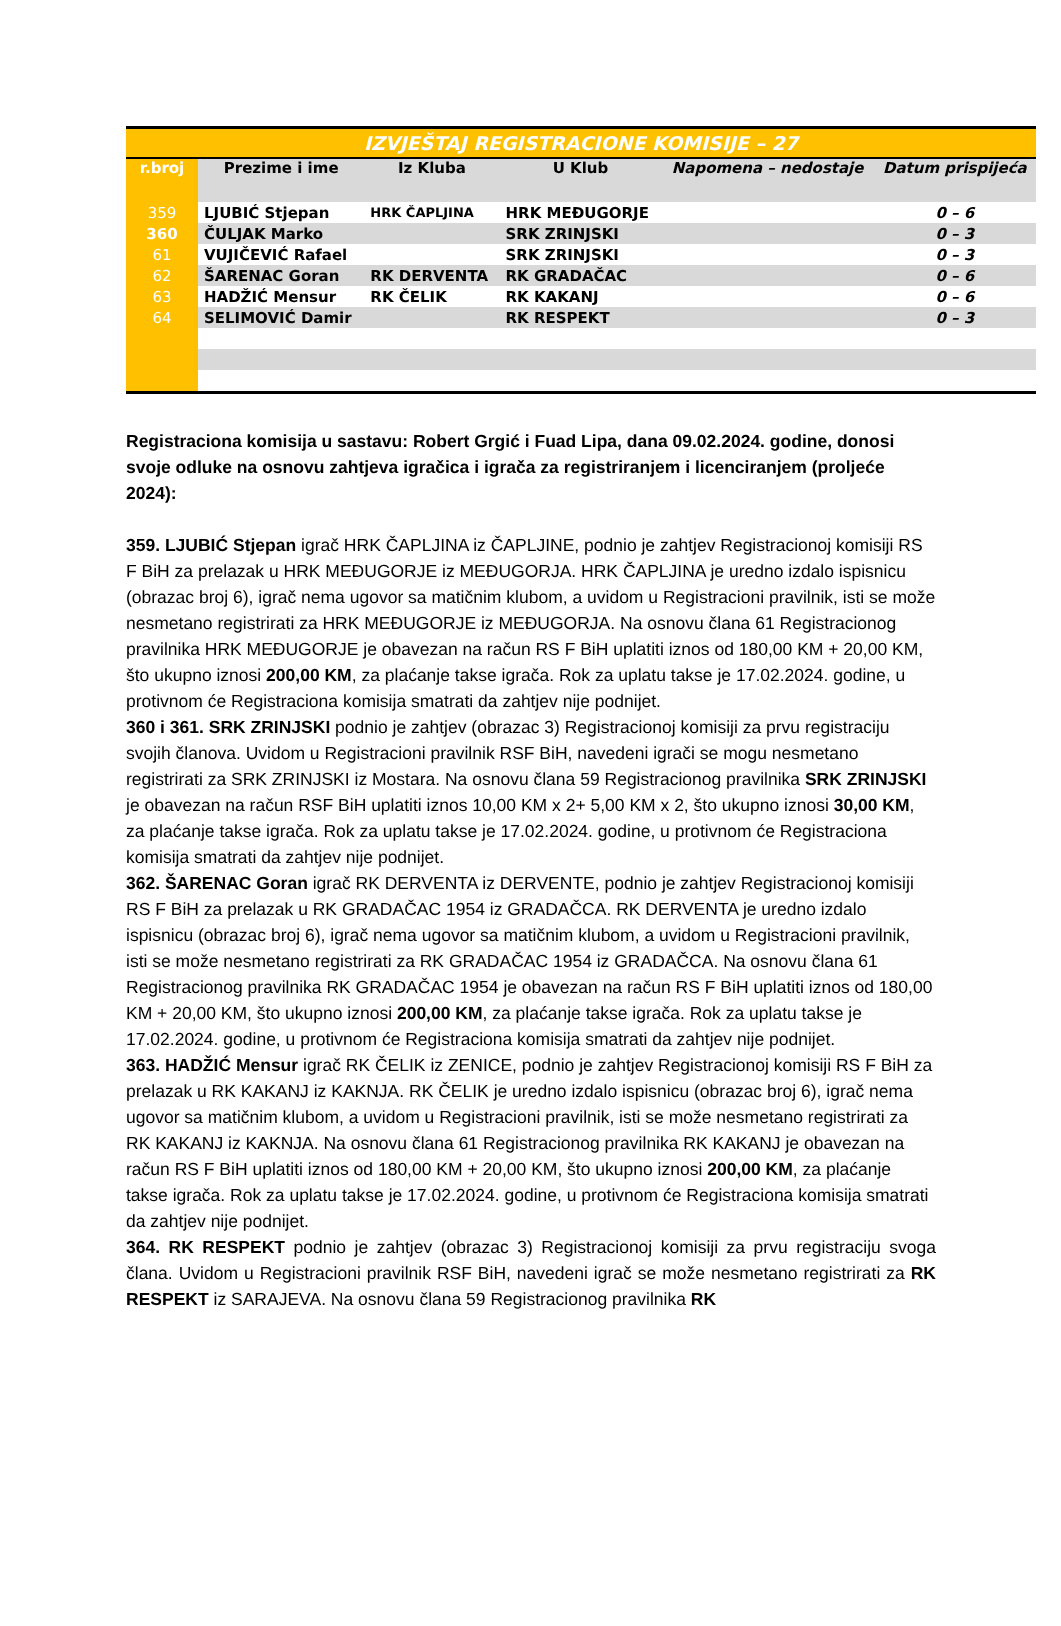| IZVJEŠTAJ REGISTRACIONE KOMISIJE – 27 | | | | | |
| r.broj | Prezime i ime | Iz Kluba | U Klub | Napomena – nedostaje | Datum prispijeća |
| 359 | LJUBIĆ Stjepan | HRK ČAPLJINA | HRK MEĐUGORJE | | 0 – 6 |
| 360 | ČULJAK Marko | | SRK ZRINJSKI | | 0 – 3 |
| 61 | VUJIČEVIĆ Rafael | | SRK ZRINJSKI | | 0 – 3 |
| 62 | ŠARENAC Goran | RK DERVENTA | RK GRADAČAC | | 0 – 6 |
| 63 | HADŽIĆ Mensur | RK ČELIK | RK KAKANJ | | 0 – 6 |
| 64 | SELIMOVIĆ Damir | | RK RESPEKT | | 0 – 3 |
Registraciona komisija u sastavu: Robert Grgić i Fuad Lipa, dana 09.02.2024. godine, donosi svoje odluke na osnovu zahtjeva igračica i igrača za registriranjem i licenciranjem (proljeće 2024):
359. LJUBIĆ Stjepan igrač HRK ČAPLJINA iz ČAPLJINE, podnio je zahtjev Registracionoj komisiji RS F BiH za prelazak u HRK MEĐUGORJE iz MEĐUGORJA. HRK ČAPLJINA je uredno izdalo ispisnicu (obrazac broj 6), igrač nema ugovor sa matičnim klubom, a uvidom u Registracioni pravilnik, isti se može nesmetano registrirati za HRK MEĐUGORJE iz MEĐUGORJA. Na osnovu člana 61 Registracionog pravilnika HRK MEĐUGORJE je obavezan na račun RS F BiH uplatiti iznos od 180,00 KM + 20,00 KM, što ukupno iznosi 200,00 KM, za plaćanje takse igrača. Rok za uplatu takse je 17.02.2024. godine, u protivnom će Registraciona komisija smatrati da zahtjev nije podnijet.
360 i 361. SRK ZRINJSKI podnio je zahtjev (obrazac 3) Registracionoj komisiji za prvu registraciju svojih članova. Uvidom u Registracioni pravilnik RSF BiH, navedeni igrači se mogu nesmetano registrirati za SRK ZRINJSKI iz Mostara. Na osnovu člana 59 Registracionog pravilnika SRK ZRINJSKI je obavezan na račun RSF BiH uplatiti iznos 10,00 KM x 2+ 5,00 KM x 2, što ukupno iznosi 30,00 KM, za plaćanje takse igrača. Rok za uplatu takse je 17.02.2024. godine, u protivnom će Registraciona komisija smatrati da zahtjev nije podnijet.
362. ŠARENAC Goran igrač RK DERVENTA iz DERVENTE, podnio je zahtjev Registracionoj komisiji RS F BiH za prelazak u RK GRADAČAC 1954 iz GRADAČCA. RK DERVENTA je uredno izdalo ispisnicu (obrazac broj 6), igrač nema ugovor sa matičnim klubom, a uvidom u Registracioni pravilnik, isti se može nesmetano registrirati za RK GRADAČAC 1954 iz GRADAČCA. Na osnovu člana 61 Registracionog pravilnika RK GRADAČAC 1954 je obavezan na račun RS F BiH uplatiti iznos od 180,00 KM + 20,00 KM, što ukupno iznosi 200,00 KM, za plaćanje takse igrača. Rok za uplatu takse je 17.02.2024. godine, u protivnom će Registraciona komisija smatrati da zahtjev nije podnijet.
363. HADŽIĆ Mensur igrač RK ČELIK iz ZENICE, podnio je zahtjev Registracionoj komisiji RS F BiH za prelazak u RK KAKANJ iz KAKNJA. RK ČELIK je uredno izdalo ispisnicu (obrazac broj 6), igrač nema ugovor sa matičnim klubom, a uvidom u Registracioni pravilnik, isti se može nesmetano registrirati za RK KAKANJ iz KAKNJA. Na osnovu člana 61 Registracionog pravilnika RK KAKANJ je obavezan na račun RS F BiH uplatiti iznos od 180,00 KM + 20,00 KM, što ukupno iznosi 200,00 KM, za plaćanje takse igrača. Rok za uplatu takse je 17.02.2024. godine, u protivnom će Registraciona komisija smatrati da zahtjev nije podnijet.
364. RK RESPEKT podnio je zahtjev (obrazac 3) Registracionoj komisiji za prvu registraciju svoga člana. Uvidom u Registracioni pravilnik RSF BiH, navedeni igrač se može nesmetano registrirati za RK RESPEKT iz SARAJEVA. Na osnovu člana 59 Registracionog pravilnika RK